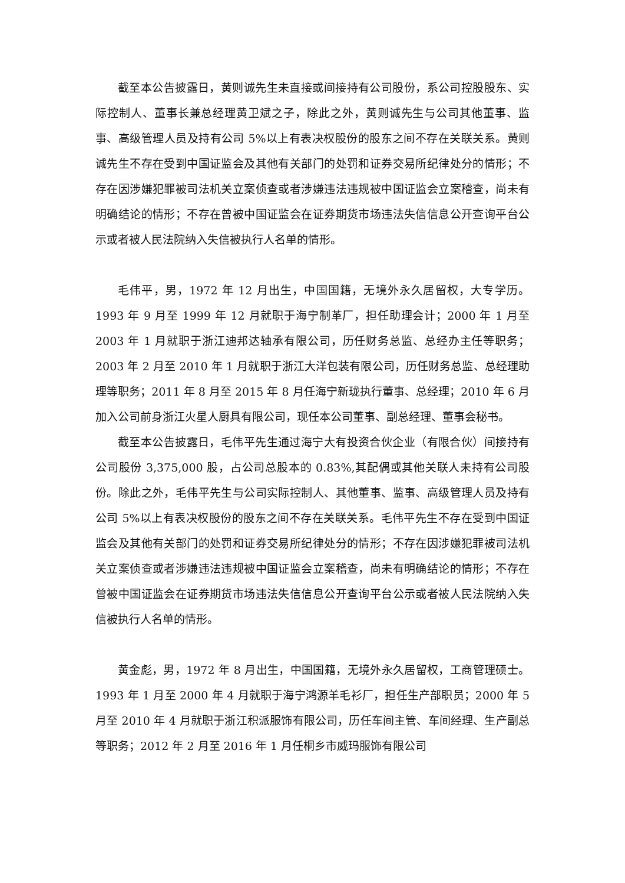截至本公告披露日，黄则诚先生未直接或间接持有公司股份，系公司控股股东、实际控制人、董事长兼总经理黄卫斌之子，除此之外，黄则诚先生与公司其他董事、监事、高级管理人员及持有公司 5%以上有表决权股份的股东之间不存在关联关系。黄则诚先生不存在受到中国证监会及其他有关部门的处罚和证券交易所纪律处分的情形；不存在因涉嫌犯罪被司法机关立案侦查或者涉嫌违法违规被中国证监会立案稽查，尚未有明确结论的情形；不存在曾被中国证监会在证券期货市场违法失信信息公开查询平台公示或者被人民法院纳入失信被执行人名单的情形。
毛伟平，男，1972 年 12 月出生，中国国籍，无境外永久居留权，大专学历。1993 年 9 月至 1999 年 12 月就职于海宁制革厂，担任助理会计；2000 年 1 月至 2003 年 1 月就职于浙江迪邦达轴承有限公司，历任财务总监、总经办主任等职务；2003 年 2 月至 2010 年 1 月就职于浙江大洋包装有限公司，历任财务总监、总经理助理等职务；2011 年 8 月至 2015 年 8 月任海宁新珑执行董事、总经理；2010 年 6 月加入公司前身浙江火星人厨具有限公司，现任本公司董事、副总经理、董事会秘书。
截至本公告披露日，毛伟平先生通过海宁大有投资合伙企业（有限合伙）间接持有公司股份 3,375,000 股，占公司总股本的 0.83%,其配偶或其他关联人未持有公司股份。除此之外，毛伟平先生与公司实际控制人、其他董事、监事、高级管理人员及持有公司 5%以上有表决权股份的股东之间不存在关联关系。毛伟平先生不存在受到中国证监会及其他有关部门的处罚和证券交易所纪律处分的情形；不存在因涉嫌犯罪被司法机关立案侦查或者涉嫌违法违规被中国证监会立案稽查，尚未有明确结论的情形；不存在曾被中国证监会在证券期货市场违法失信信息公开查询平台公示或者被人民法院纳入失信被执行人名单的情形。
黄金彪，男，1972 年 8 月出生，中国国籍，无境外永久居留权，工商管理硕士。1993 年 1 月至 2000 年 4 月就职于海宁鸿源羊毛衫厂，担任生产部职员；2000 年 5 月至 2010 年 4 月就职于浙江积派服饰有限公司，历任车间主管、车间经理、生产副总等职务；2012 年 2 月至 2016 年 1 月任桐乡市威玛服饰有限公司